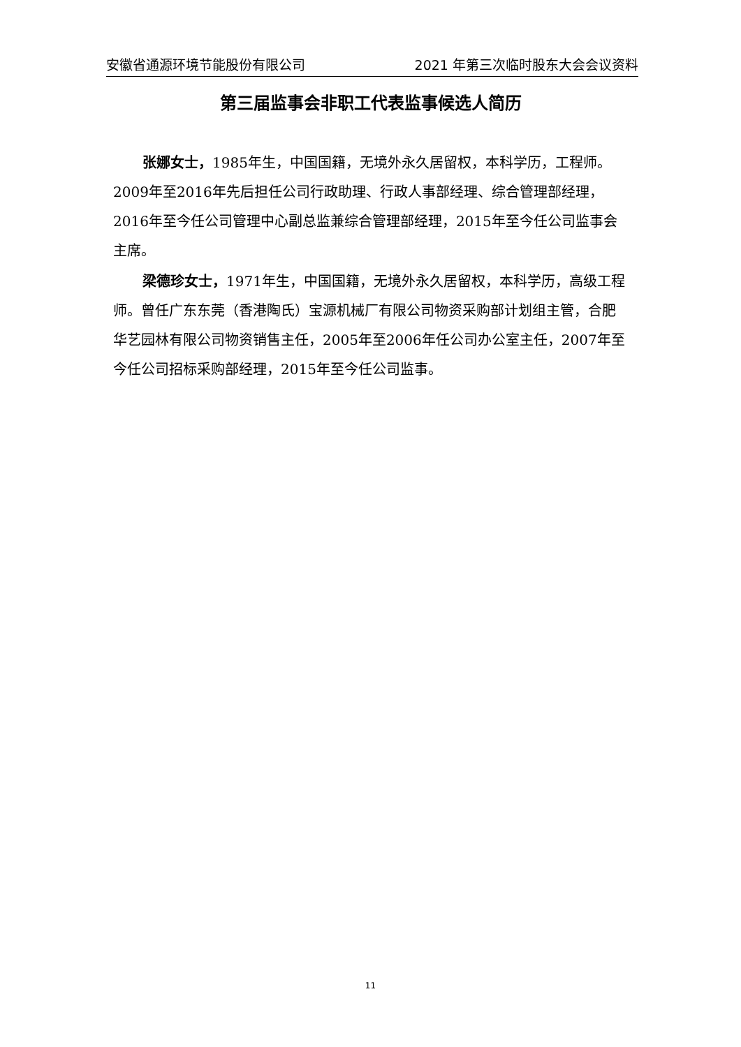安徽省通源环境节能股份有限公司 2021 年第三次临时股东大会会议资料
第三届监事会非职工代表监事候选人简历
张娜女士，1985年生，中国国籍，无境外永久居留权，本科学历，工程师。2009年至2016年先后担任公司行政助理、行政人事部经理、综合管理部经理，2016年至今任公司管理中心副总监兼综合管理部经理，2015年至今任公司监事会主席。
梁德珍女士，1971年生，中国国籍，无境外永久居留权，本科学历，高级工程师。曾任广东东莞（香港陶氏）宝源机械厂有限公司物资采购部计划组主管，合肥华艺园林有限公司物资销售主任，2005年至2006年任公司办公室主任，2007年至今任公司招标采购部经理，2015年至今任公司监事。
11